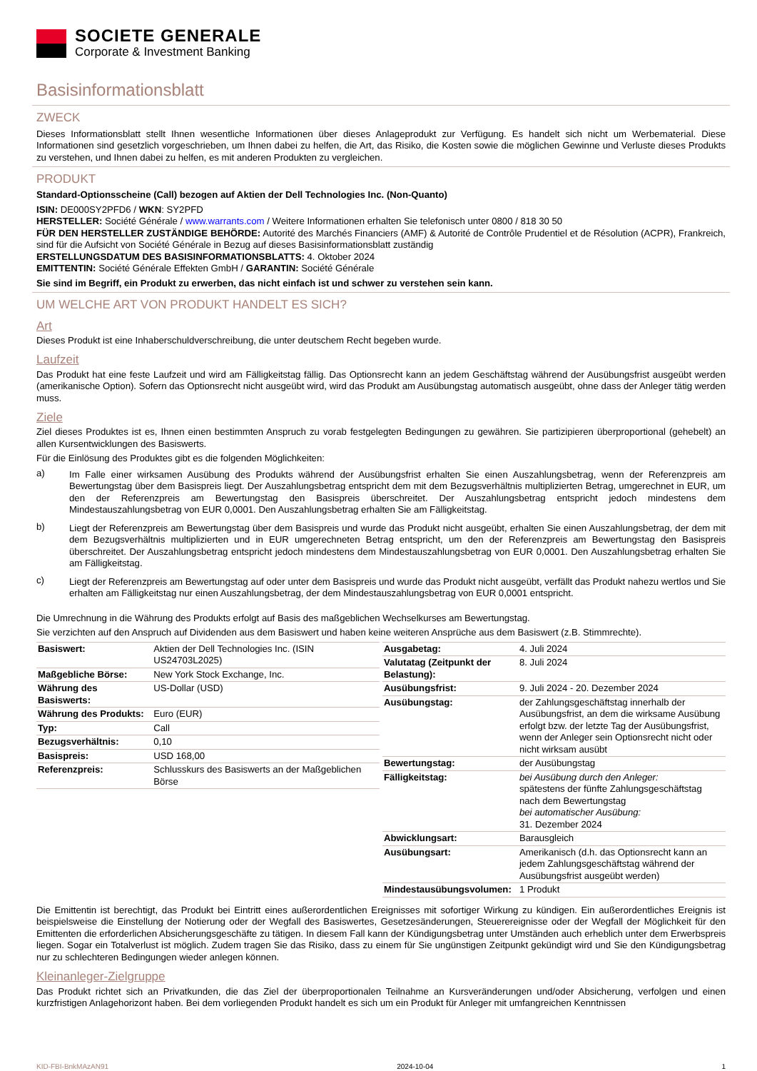SOCIETE GENERALE
Corporate & Investment Banking
Basisinformationsblatt
ZWECK
Dieses Informationsblatt stellt Ihnen wesentliche Informationen über dieses Anlageprodukt zur Verfügung. Es handelt sich nicht um Werbematerial. Diese Informationen sind gesetzlich vorgeschrieben, um Ihnen dabei zu helfen, die Art, das Risiko, die Kosten sowie die möglichen Gewinne und Verluste dieses Produkts zu verstehen, und Ihnen dabei zu helfen, es mit anderen Produkten zu vergleichen.
PRODUKT
Standard-Optionsscheine (Call) bezogen auf Aktien der Dell Technologies Inc. (Non-Quanto)
ISIN: DE000SY2PFD6 / WKN: SY2PFD
HERSTELLER: Société Générale / www.warrants.com / Weitere Informationen erhalten Sie telefonisch unter 0800 / 818 30 50
FÜR DEN HERSTELLER ZUSTÄNDIGE BEHÖRDE: Autorité des Marchés Financiers (AMF) & Autorité de Contrôle Prudentiel et de Résolution (ACPR), Frankreich, sind für die Aufsicht von Société Générale in Bezug auf dieses Basisinformationsblatt zuständig
ERSTELLUNGSDATUM DES BASISINFORMATIONSBLATTS: 4. Oktober 2024
EMITTENTIN: Société Générale Effekten GmbH / GARANTIN: Société Générale
Sie sind im Begriff, ein Produkt zu erwerben, das nicht einfach ist und schwer zu verstehen sein kann.
UM WELCHE ART VON PRODUKT HANDELT ES SICH?
Art
Dieses Produkt ist eine Inhaberschuldverschreibung, die unter deutschem Recht begeben wurde.
Laufzeit
Das Produkt hat eine feste Laufzeit und wird am Fälligkeitstag fällig. Das Optionsrecht kann an jedem Geschäftstag während der Ausübungsfrist ausgeübt werden (amerikanische Option). Sofern das Optionsrecht nicht ausgeübt wird, wird das Produkt am Ausübungstag automatisch ausgeübt, ohne dass der Anleger tätig werden muss.
Ziele
Ziel dieses Produktes ist es, Ihnen einen bestimmten Anspruch zu vorab festgelegten Bedingungen zu gewähren. Sie partizipieren überproportional (gehebelt) an allen Kursentwicklungen des Basiswerts.
Für die Einlösung des Produktes gibt es die folgenden Möglichkeiten:
a) Im Falle einer wirksamen Ausübung des Produkts während der Ausübungsfrist erhalten Sie einen Auszahlungsbetrag, wenn der Referenzpreis am Bewertungstag über dem Basispreis liegt. Der Auszahlungsbetrag entspricht dem mit dem Bezugsverhältnis multiplizierten Betrag, umgerechnet in EUR, um den der Referenzpreis am Bewertungstag den Basispreis überschreitet. Der Auszahlungsbetrag entspricht jedoch mindestens dem Mindestauszahlungsbetrag von EUR 0,0001. Den Auszahlungsbetrag erhalten Sie am Fälligkeitstag.
b) Liegt der Referenzpreis am Bewertungstag über dem Basispreis und wurde das Produkt nicht ausgeübt, erhalten Sie einen Auszahlungsbetrag, der dem mit dem Bezugsverhältnis multiplizierten und in EUR umgerechneten Betrag entspricht, um den der Referenzpreis am Bewertungstag den Basispreis überschreitet. Der Auszahlungsbetrag entspricht jedoch mindestens dem Mindestauszahlungsbetrag von EUR 0,0001. Den Auszahlungsbetrag erhalten Sie am Fälligkeitstag.
c) Liegt der Referenzpreis am Bewertungstag auf oder unter dem Basispreis und wurde das Produkt nicht ausgeübt, verfällt das Produkt nahezu wertlos und Sie erhalten am Fälligkeitstag nur einen Auszahlungsbetrag, der dem Mindestauszahlungsbetrag von EUR 0,0001 entspricht.
Die Umrechnung in die Währung des Produkts erfolgt auf Basis des maßgeblichen Wechselkurses am Bewertungstag.
Sie verzichten auf den Anspruch auf Dividenden aus dem Basiswert und haben keine weiteren Ansprüche aus dem Basiswert (z.B. Stimmrechte).
| Basiswert: | Aktien der Dell Technologies Inc. (ISIN US24703L2025) |
| Maßgebliche Börse: | New York Stock Exchange, Inc. |
| Währung des Basiswerts: | US-Dollar (USD) |
| Währung des Produkts: | Euro (EUR) |
| Typ: | Call |
| Bezugsverhältnis: | 0,10 |
| Basispreis: | USD 168,00 |
| Referenzpreis: | Schlusskurs des Basiswerts an der Maßgeblichen Börse |
| Ausgabetag: | 4. Juli 2024 |
| Valutatag (Zeitpunkt der Belastung): | 8. Juli 2024 |
| Ausübungsfrist: | 9. Juli 2024 - 20. Dezember 2024 |
| Ausübungstag: | der Zahlungsgeschäftstag innerhalb der Ausübungsfrist, an dem die wirksame Ausübung erfolgt bzw. der letzte Tag der Ausübungsfrist, wenn der Anleger sein Optionsrecht nicht oder nicht wirksam ausübt |
| Bewertungstag: | der Ausübungstag |
| Fälligkeitstag: | bei Ausübung durch den Anleger: spätestens der fünfte Zahlungsgeschäftstag nach dem Bewertungstag bei automatischer Ausübung: 31. Dezember 2024 |
| Abwicklungsart: | Barausgleich |
| Ausübungsart: | Amerikanisch (d.h. das Optionsrecht kann an jedem Zahlungsgeschäftstag während der Ausübungsfrist ausgeübt werden) |
| Mindestausübungsvolumen: | 1 Produkt |
Die Emittentin ist berechtigt, das Produkt bei Eintritt eines außerordentlichen Ereignisses mit sofortiger Wirkung zu kündigen. Ein außerordentliches Ereignis ist beispielsweise die Einstellung der Notierung oder der Wegfall des Basiswertes, Gesetzesänderungen, Steuerereignisse oder der Wegfall der Möglichkeit für den Emittenten die erforderlichen Absicherungsgeschäfte zu tätigen. In diesem Fall kann der Kündigungsbetrag unter Umständen auch erheblich unter dem Erwerbspreis liegen. Sogar ein Totalverlust ist möglich. Zudem tragen Sie das Risiko, dass zu einem für Sie ungünstigen Zeitpunkt gekündigt wird und Sie den Kündigungsbetrag nur zu schlechteren Bedingungen wieder anlegen können.
Kleinanleger-Zielgruppe
Das Produkt richtet sich an Privatkunden, die das Ziel der überproportionalen Teilnahme an Kursveränderungen und/oder Absicherung, verfolgen und einen kurzfristigen Anlagehorizont haben. Bei dem vorliegenden Produkt handelt es sich um ein Produkt für Anleger mit umfangreichen Kenntnissen
KID-FBI-BnkMAzAN91 2024-10-04 1